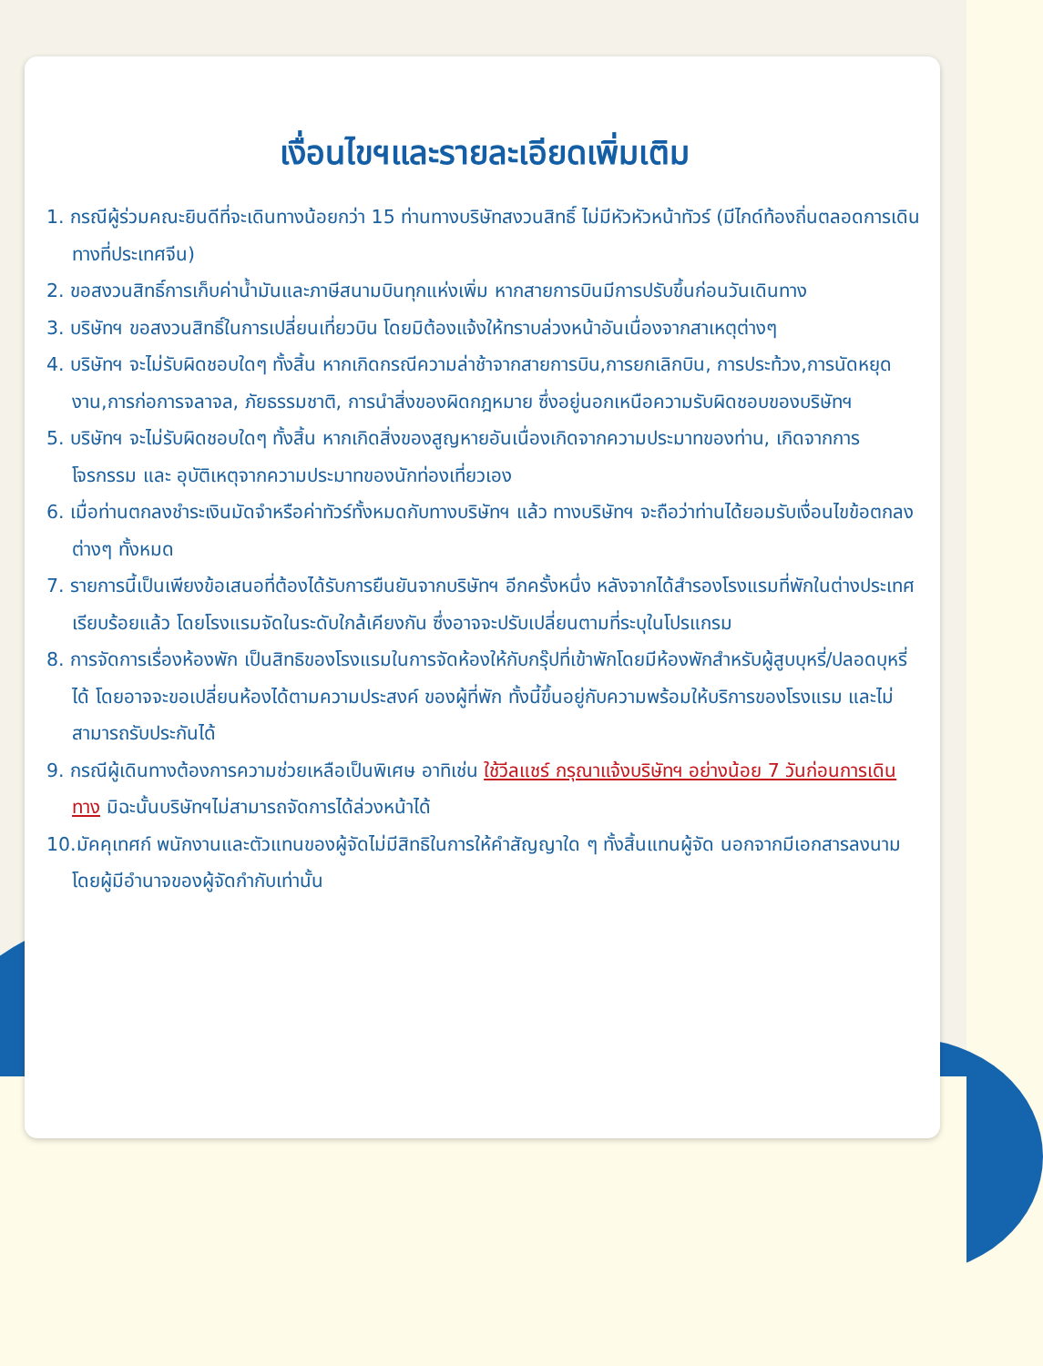เงื่อนไขฯและรายละเอียดเพิ่มเติม
1. กรณีผู้ร่วมคณะยินดีที่จะเดินทางน้อยกว่า 15 ท่านทางบริษัทสงวนสิทธิ์ ไม่มีหัวหัวหน้าทัวร์ (มีไกด์ท้องถิ่นตลอดการเดินทางที่ประเทศจีน)
2. ขอสงวนสิทธิ์การเก็บค่าน้ำมันและภาษีสนามบินทุกแห่งเพิ่ม หากสายการบินมีการปรับขึ้นก่อนวันเดินทาง
3. บริษัทฯ ขอสงวนสิทธิ์ในการเปลี่ยนเที่ยวบิน โดยมิต้องแจ้งให้ทราบล่วงหน้าอันเนื่องจากสาเหตุต่างๆ
4. บริษัทฯ จะไม่รับผิดชอบใดๆ ทั้งสิ้น หากเกิดกรณีความล่าช้าจากสายการบิน,การยกเลิกบิน, การประท้วง,การนัดหยุดงาน,การก่อการจลาจล, ภัยธรรมชาติ, การนำสิ่งของผิดกฎหมาย ซึ่งอยู่นอกเหนือความรับผิดชอบของบริษัทฯ
5. บริษัทฯ จะไม่รับผิดชอบใดๆ ทั้งสิ้น หากเกิดสิ่งของสูญหายอันเนื่องเกิดจากความประมาทของท่าน, เกิดจากการโจรกรรม และ อุบัติเหตุจากความประมาทของนักท่องเที่ยวเอง
6. เมื่อท่านตกลงชำระเงินมัดจำหรือค่าทัวร์ทั้งหมดกับทางบริษัทฯ แล้ว ทางบริษัทฯ จะถือว่าท่านได้ยอมรับเงื่อนไขข้อตกลงต่างๆ ทั้งหมด
7. รายการนี้เป็นเพียงข้อเสนอที่ต้องได้รับการยืนยันจากบริษัทฯ อีกครั้งหนึ่ง หลังจากได้สำรองโรงแรมที่พักในต่างประเทศเรียบร้อยแล้ว โดยโรงแรมจัดในระดับใกล้เคียงกัน ซึ่งอาจจะปรับเปลี่ยนตามที่ระบุในโปรแกรม
8. การจัดการเรื่องห้องพัก เป็นสิทธิของโรงแรมในการจัดห้องให้กับกรุ๊ปที่เข้าพักโดยมีห้องพักสำหรับผู้สูบบุหรี่/ปลอดบุหรี่ได้ โดยอาจจะขอเปลี่ยนห้องได้ตามความประสงค์ ของผู้ที่พัก ทั้งนี้ขึ้นอยู่กับความพร้อมให้บริการของโรงแรม และไม่สามารถรับประกันได้
9. กรณีผู้เดินทางต้องการความช่วยเหลือเป็นพิเศษ อาทิเช่น ใช้วีลแชร์ กรุณาแจ้งบริษัทฯ อย่างน้อย 7 วันก่อนการเดินทาง มิฉะนั้นบริษัทฯไม่สามารถจัดการได้ล่วงหน้าได้
10.มัคคุเทศก์ พนักงานและตัวแทนของผู้จัดไม่มีสิทธิในการให้คำสัญญาใด ๆ ทั้งสิ้นแทนผู้จัด นอกจากมีเอกสารลงนามโดยผู้มีอำนาจของผู้จัดกำกับเท่านั้น